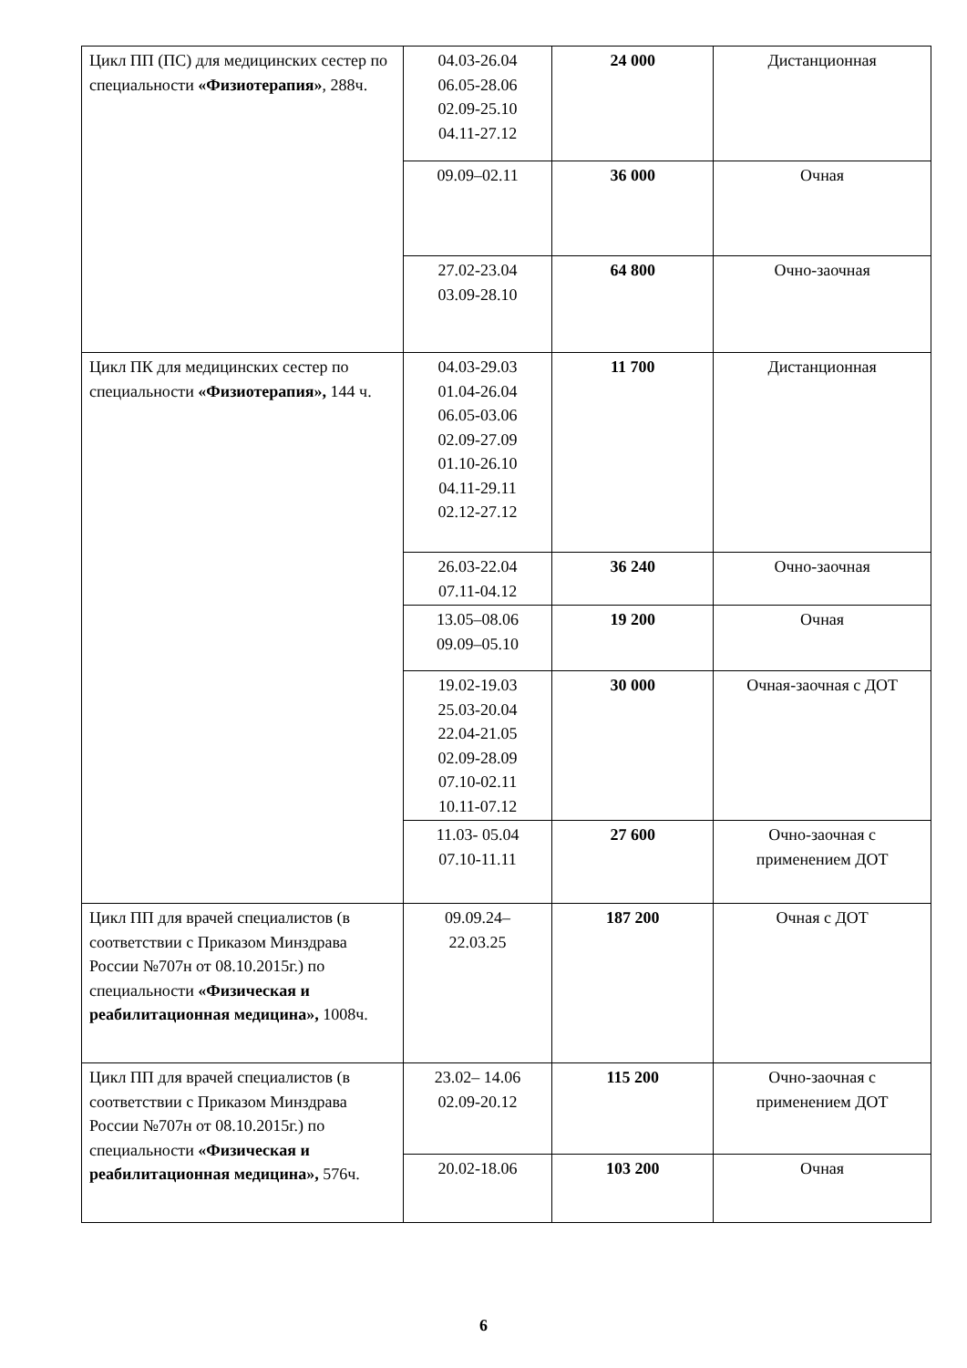| Цикл ПП (ПС) для медицинских сестер по специальности «Физиотерапия» , 288ч. | 04.03-26.04 06.05-28.06 02.09-25.10 04.11-27.12 | 24 000 | Дистанционная |
| | 09.09–02.11 | 36 000 | Очная |
| | 27.02-23.04 03.09-28.10 | 64 800 | Очно-заочная |
| Цикл ПК для медицинских сестер по специальности «Физиотерапия», 144 ч. | 04.03-29.03 01.04-26.04 06.05-03.06 02.09-27.09 01.10-26.10 04.11-29.11 02.12-27.12 | 11 700 | Дистанционная |
| | 26.03-22.04 07.11-04.12 | 36 240 | Очно-заочная |
| | 13.05–08.06 09.09–05.10 | 19 200 | Очная |
| | 19.02-19.03 25.03-20.04 22.04-21.05 02.09-28.09 07.10-02.11 10.11-07.12 | 30 000 | Очная-заочная с ДОТ |
| | 11.03- 05.04 07.10-11.11 | 27 600 | Очно-заочная с применением ДОТ |
| Цикл ПП для врачей специалистов (в соответствии с Приказом Минздрава России №707н от 08.10.2015г.) по специальности «Физическая и реабилитационная медицина», 1008ч. | 09.09.24– 22.03.25 | 187 200 | Очная с ДОТ |
| Цикл ПП для врачей специалистов (в соответствии с Приказом Минздрава России №707н от 08.10.2015г.) по специальности «Физическая и реабилитационная медицина», 576ч. | 23.02– 14.06 02.09-20.12 | 115 200 | Очно-заочная с применением ДОТ |
| | 20.02-18.06 | 103 200 | Очная |
6